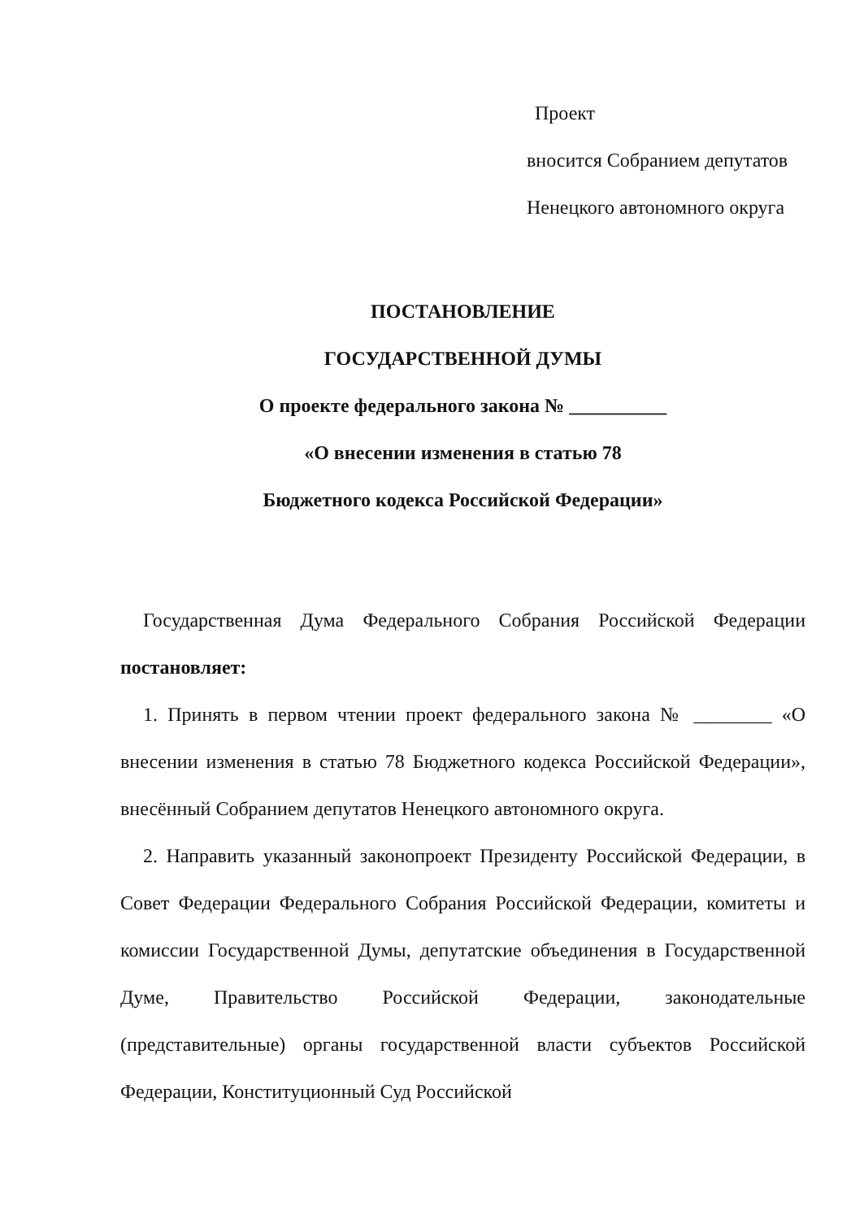Проект
вносится Собранием депутатов
Ненецкого автономного округа
ПОСТАНОВЛЕНИЕ
ГОСУДАРСТВЕННОЙ ДУМЫ
О проекте федерального закона № __________
«О внесении изменения в статью 78
Бюджетного кодекса Российской Федерации»
Государственная Дума Федерального Собрания Российской Федерации постановляет:
1. Принять в первом чтении проект федерального закона № ________ «О внесении изменения в статью 78 Бюджетного кодекса Российской Федерации», внесённый Собранием депутатов Ненецкого автономного округа.
2. Направить указанный законопроект Президенту Российской Федерации, в Совет Федерации Федерального Собрания Российской Федерации, комитеты и комиссии Государственной Думы, депутатские объединения в Государственной Думе, Правительство Российской Федерации, законодательные (представительные) органы государственной власти субъектов Российской Федерации, Конституционный Суд Российской